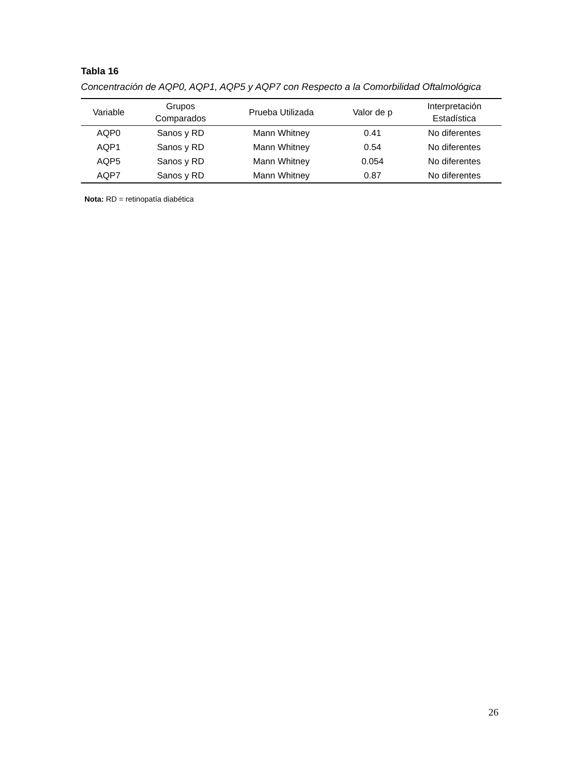Tabla 16
Concentración de AQP0, AQP1, AQP5 y AQP7 con Respecto a la Comorbilidad Oftalmológica
| Variable | Grupos Comparados | Prueba Utilizada | Valor de p | Interpretación Estadística |
| --- | --- | --- | --- | --- |
| AQP0 | Sanos y RD | Mann Whitney | 0.41 | No diferentes |
| AQP1 | Sanos y RD | Mann Whitney | 0.54 | No diferentes |
| AQP5 | Sanos y RD | Mann Whitney | 0.054 | No diferentes |
| AQP7 | Sanos y RD | Mann Whitney | 0.87 | No diferentes |
Nota: RD = retinopatía diabética
26